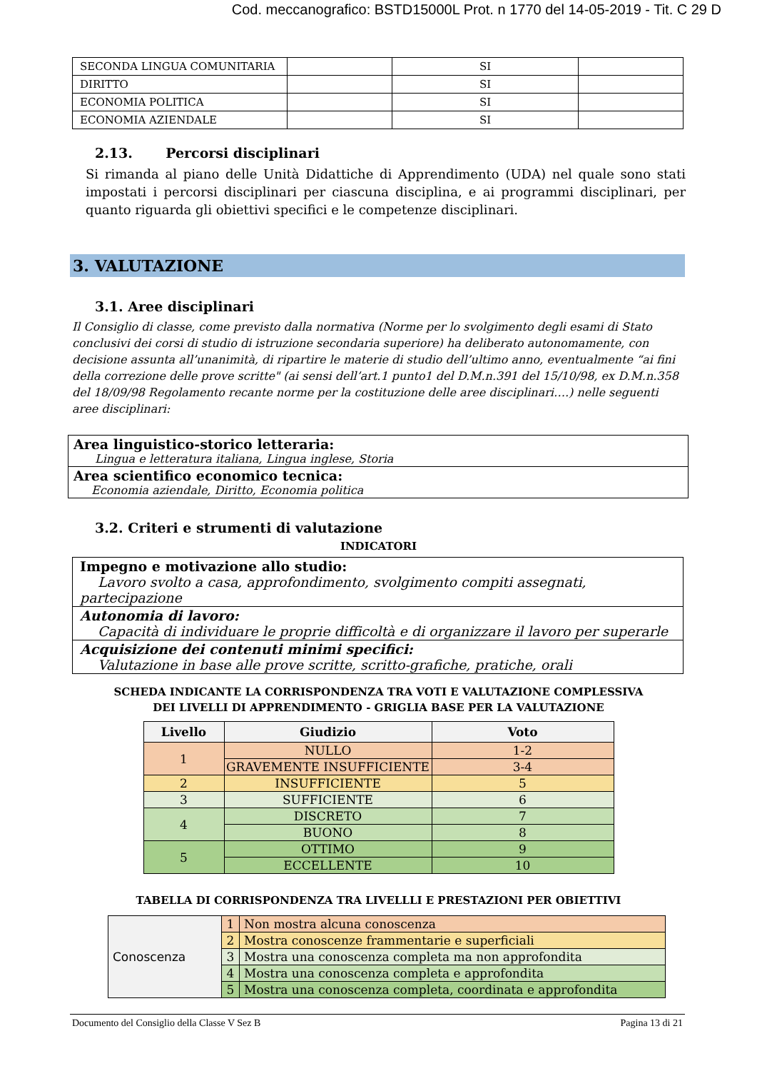Cod. meccanografico: BSTD15000L Prot. n 1770 del 14-05-2019 - Tit. C 29 D
| SECONDA LINGUA COMUNITARIA | | SI | |
| DIRITTO | | SI | |
| ECONOMIA POLITICA | | SI | |
| ECONOMIA AZIENDALE | | SI | |
2.13. Percorsi disciplinari
Si rimanda al piano delle Unità Didattiche di Apprendimento (UDA) nel quale sono stati impostati i percorsi disciplinari per ciascuna disciplina, e ai programmi disciplinari, per quanto riguarda gli obiettivi specifici e le competenze disciplinari.
3. VALUTAZIONE
3.1. Aree disciplinari
Il Consiglio di classe, come previsto dalla normativa (Norme per lo svolgimento degli esami di Stato conclusivi dei corsi di studio di istruzione secondaria superiore) ha deliberato autonomamente, con decisione assunta all’unanimità, di ripartire le materie di studio dell’ultimo anno, eventualmente “ai fini della correzione delle prove scritte" (ai sensi dell’art.1 punto1 del D.M.n.391 del 15/10/98, ex D.M.n.358 del 18/09/98 Regolamento recante norme per la costituzione delle aree disciplinari….) nelle seguenti aree disciplinari:
| Area linguistico-storico letteraria: Lingua e letteratura italiana, Lingua inglese, Storia |
| Area scientifico economico tecnica: Economia aziendale, Diritto, Economia politica |
3.2. Criteri e strumenti di valutazione
INDICATORI
| Impegno e motivazione allo studio: Lavoro svolto a casa, approfondimento, svolgimento compiti assegnati, partecipazione |
| Autonomia di lavoro: Capacità di individuare le proprie difficoltà e di organizzare il lavoro per superarle |
| Acquisizione dei contenuti minimi specifici: Valutazione in base alle prove scritte, scritto-grafiche, pratiche, orali |
SCHEDA INDICANTE LA CORRISPONDENZA TRA VOTI E VALUTAZIONE COMPLESSIVA
DEI LIVELLI DI APPRENDIMENTO - GRIGLIA BASE PER LA VALUTAZIONE
| Livello | Giudizio | Voto |
| --- | --- | --- |
| 1 | NULLO | 1-2 |
| | GRAVEMENTE INSUFFICIENTE | 3-4 |
| 2 | INSUFFICIENTE | 5 |
| 3 | SUFFICIENTE | 6 |
| 4 | DISCRETO | 7 |
| | BUONO | 8 |
| 5 | OTTIMO | 9 |
| | ECCELLENTE | 10 |
TABELLA DI CORRISPONDENZA TRA LIVELLLI E PRESTAZIONI PER OBIETTIVI
| Conoscenza | 1 | Non mostra alcuna conoscenza |
| | 2 | Mostra conoscenze frammentarie e superficiali |
| | 3 | Mostra una conoscenza completa ma non approfondita |
| | 4 | Mostra una conoscenza completa e approfondita |
| | 5 | Mostra una conoscenza completa, coordinata e approfondita |
Documento del Consiglio della Classe V Sez B Pagina 13 di 21